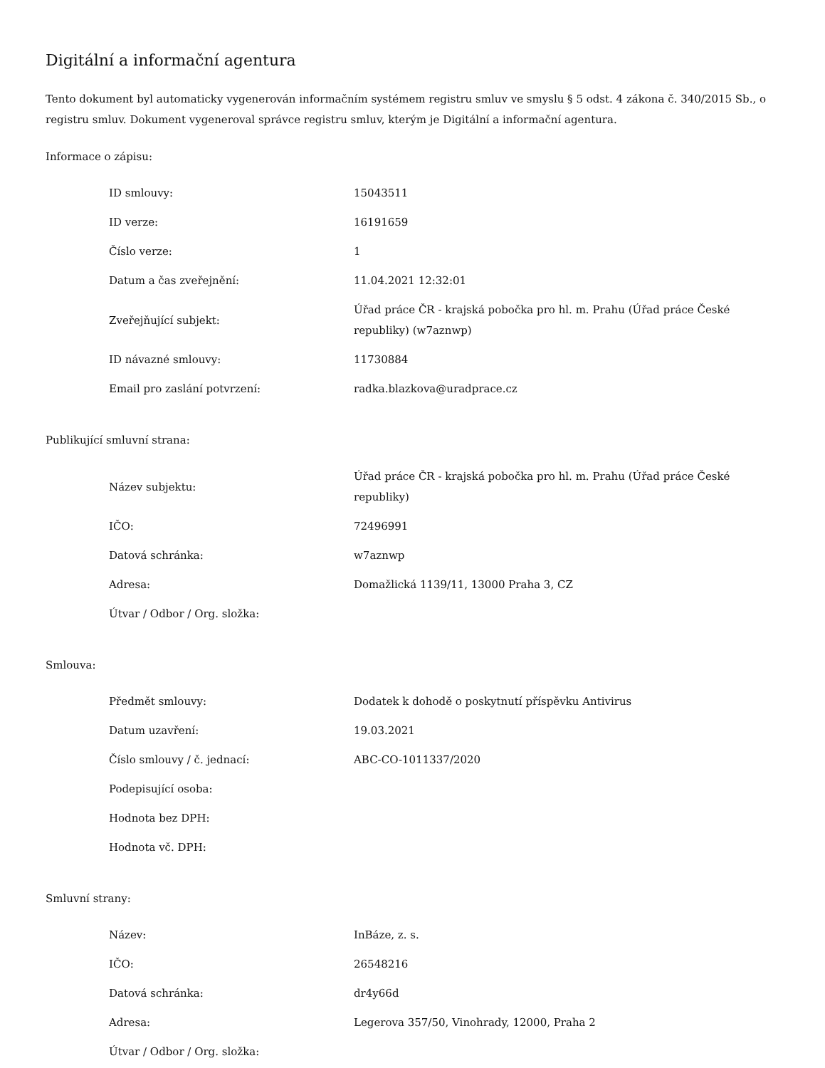Digitální a informační agentura
Tento dokument byl automaticky vygenerován informačním systémem registru smluv ve smyslu § 5 odst. 4 zákona č. 340/2015 Sb., o registru smluv. Dokument vygeneroval správce registru smluv, kterým je Digitální a informační agentura.
Informace o zápisu:
| ID smlouvy: | 15043511 |
| ID verze: | 16191659 |
| Číslo verze: | 1 |
| Datum a čas zveřejnění: | 11.04.2021 12:32:01 |
| Zveřejňující subjekt: | Úřad práce ČR - krajská pobočka pro hl. m. Prahu (Úřad práce České republiky) (w7aznwp) |
| ID návazné smlouvy: | 11730884 |
| Email pro zaslání potvrzení: | radka.blazkova@uradprace.cz |
Publikující smluvní strana:
| Název subjektu: | Úřad práce ČR - krajská pobočka pro hl. m. Prahu (Úřad práce České republiky) |
| IČO: | 72496991 |
| Datová schránka: | w7aznwp |
| Adresa: | Domažlická 1139/11, 13000 Praha 3, CZ |
| Útvar / Odbor / Org. složka: | |
Smlouva:
| Předmět smlouvy: | Dodatek k dohodě o poskytnutí příspěvku Antivirus |
| Datum uzavření: | 19.03.2021 |
| Číslo smlouvy / č. jednací: | ABC-CO-1011337/2020 |
| Podepisující osoba: | |
| Hodnota bez DPH: | |
| Hodnota vč. DPH: | |
Smluvní strany:
| Název: | InBáze, z. s. |
| IČO: | 26548216 |
| Datová schránka: | dr4y66d |
| Adresa: | Legerova 357/50, Vinohrady, 12000, Praha 2 |
| Útvar / Odbor / Org. složka: | |